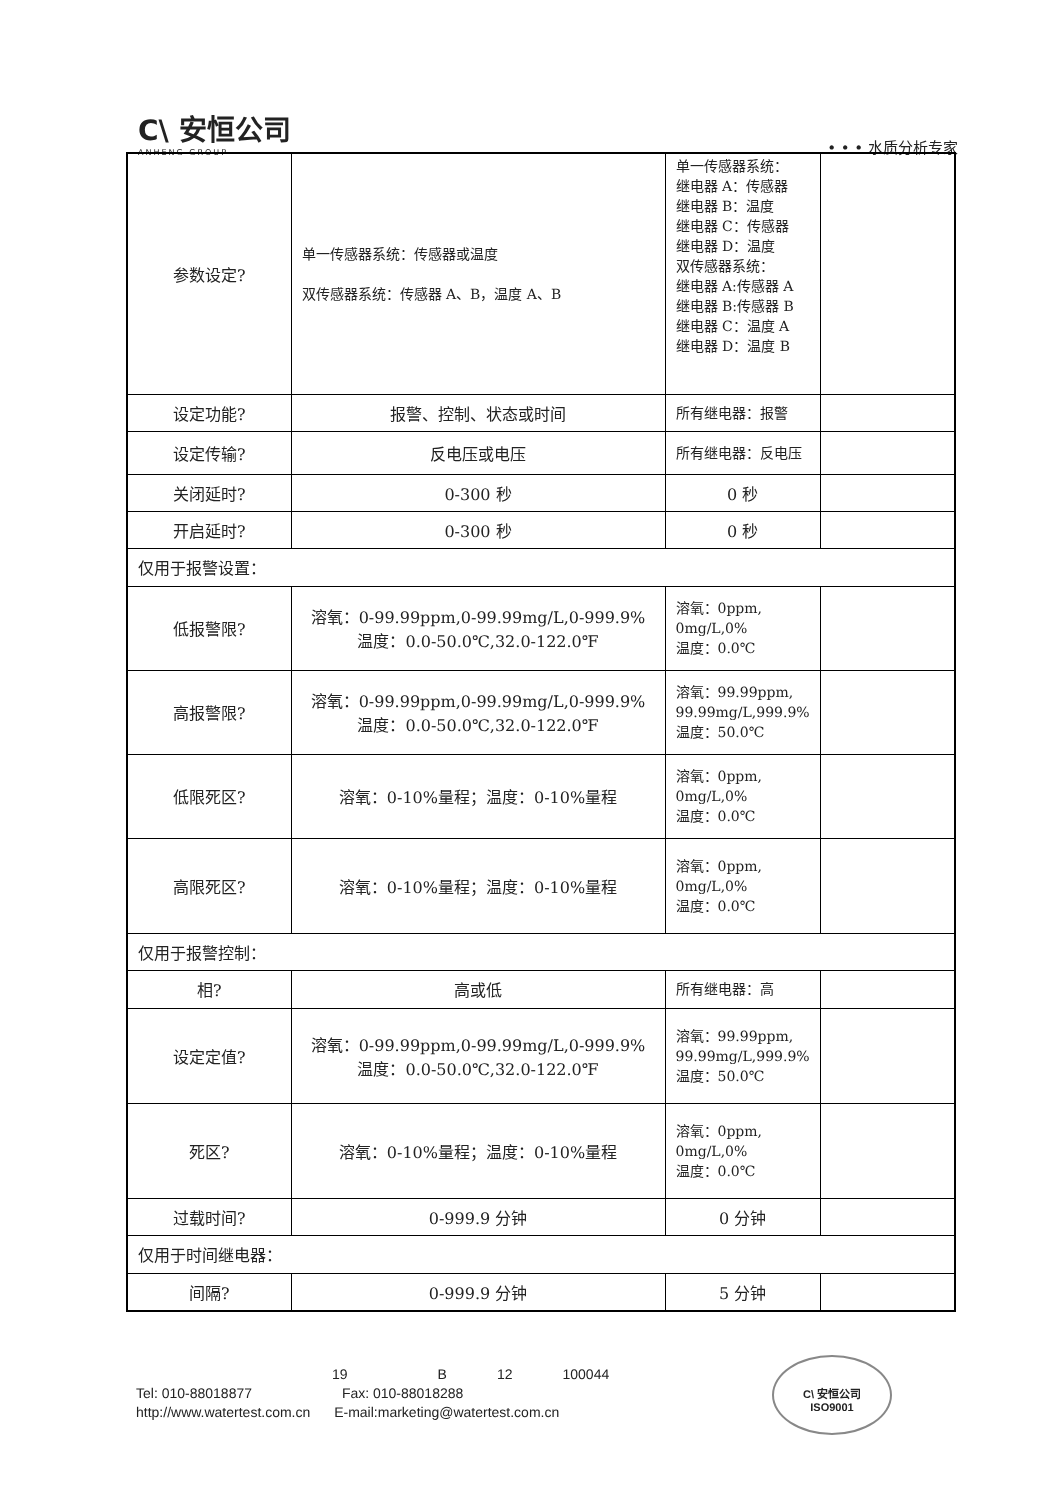C\ 安恒公司
ANHENG GROUP
• • • 水质分析专家
| 参数设定? | 单一传感器系统：传感器或温度 双传感器系统：传感器 A、B，温度 A、B | 单一传感器系统： 继电器 A：传感器 继电器 B：温度 继电器 C：传感器 继电器 D：温度 双传感器系统： 继电器 A:传感器 A 继电器 B:传感器 B 继电器 C：温度 A 继电器 D：温度 B | |
| 设定功能? | 报警、控制、状态或时间 | 所有继电器：报警 | |
| 设定传输? | 反电压或电压 | 所有继电器：反电压 | |
| 关闭延时? | 0-300 秒 | 0 秒 | |
| 开启延时? | 0-300 秒 | 0 秒 | |
| 仅用于报警设置： | | | |
| 低报警限? | 溶氧：0-99.99ppm,0-99.99mg/L,0-999.9% 温度：0.0-50.0℃,32.0-122.0℉ | 溶氧：0ppm, 0mg/L,0% 温度：0.0℃ | |
| 高报警限? | 溶氧：0-99.99ppm,0-99.99mg/L,0-999.9% 温度：0.0-50.0℃,32.0-122.0℉ | 溶氧：99.99ppm, 99.99mg/L,999.9% 温度：50.0℃ | |
| 低限死区? | 溶氧：0-10%量程；温度：0-10%量程 | 溶氧：0ppm, 0mg/L,0% 温度：0.0℃ | |
| 高限死区? | 溶氧：0-10%量程；温度：0-10%量程 | 溶氧：0ppm, 0mg/L,0% 温度：0.0℃ | |
| 仅用于报警控制： | | | |
| 相? | 高或低 | 所有继电器：高 | |
| 设定定值? | 溶氧：0-99.99ppm,0-99.99mg/L,0-999.9% 温度：0.0-50.0℃,32.0-122.0℉ | 溶氧：99.99ppm, 99.99mg/L,999.9% 温度：50.0℃ | |
| 死区? | 溶氧：0-10%量程；温度：0-10%量程 | 溶氧：0ppm, 0mg/L,0% 温度：0.0℃ | |
| 过载时间? | 0-999.9 分钟 | 0 分钟 | |
| 仅用于时间继电器： | | | |
| 间隔? | 0-999.9 分钟 | 5 分钟 | |
19 B 12 100044
Tel: 010-88018877 Fax: 010-88018288
http://www.watertest.com.cn E-mail:marketing@watertest.com.cn
C\ 安恒公司
ISO9001